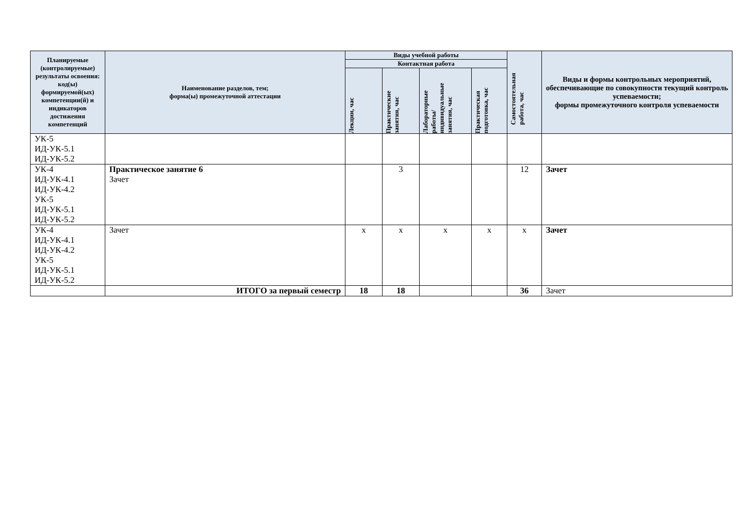| Планируемые (контролируемые) результаты освоения: код(ы) формируемой(ых) компетенции(й) и индикаторов достижения компетенций | Наименование разделов, тем; форма(ы) промежуточной аттестации | Виды учебной работы | | | | Самостоятельная работа, час | Виды и формы контрольных мероприятий, обеспечивающие по совокупности текущий контроль успеваемости; формы промежуточного контроля успеваемости |
| --- | --- | --- | --- | --- | --- | --- | --- |
| | | Контактная работа | | | | | |
| | | Лекции, час | Практические занятия, час | Лабораторные работы/ индивидуальные занятия, час | Практическая подготовка, час | | |
| УК-5 ИД-УК-5.1 ИД-УК-5.2 | | | | | | | |
| УК-4 ИД-УК-4.1 ИД-УК-4.2 УК-5 ИД-УК-5.1 ИД-УК-5.2 | Практическое занятие 6 Зачет | | 3 | | | 12 | Зачет |
| УК-4 ИД-УК-4.1 ИД-УК-4.2 УК-5 ИД-УК-5.1 ИД-УК-5.2 | Зачет | х | х | х | х | х | Зачет |
| | ИТОГО за первый семестр | 18 | 18 | | | 36 | Зачет |